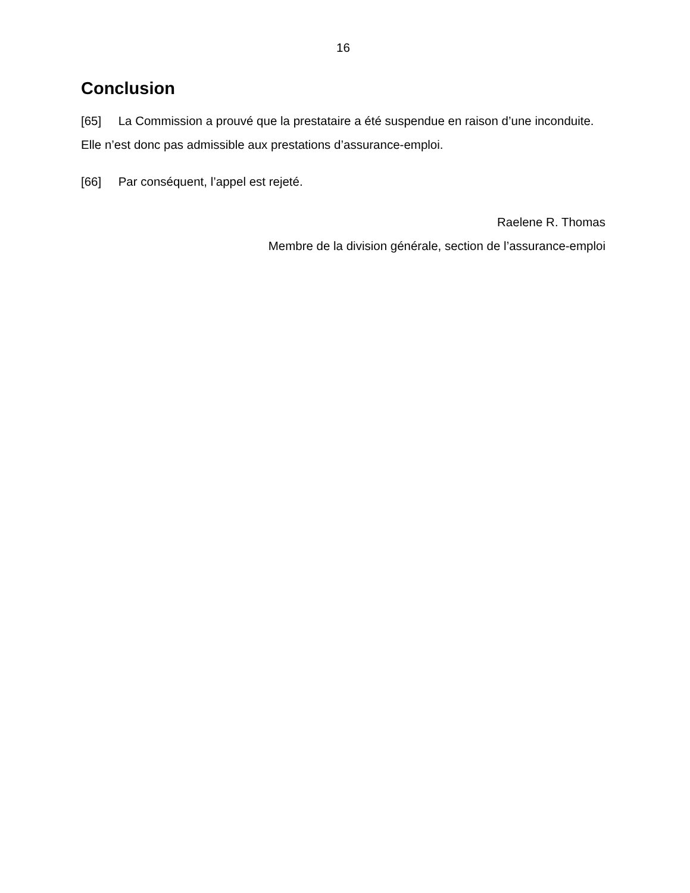16
Conclusion
[65] La Commission a prouvé que la prestataire a été suspendue en raison d’une inconduite. Elle n’est donc pas admissible aux prestations d’assurance-emploi.
[66] Par conséquent, l’appel est rejeté.
Raelene R. Thomas
Membre de la division générale, section de l’assurance-emploi